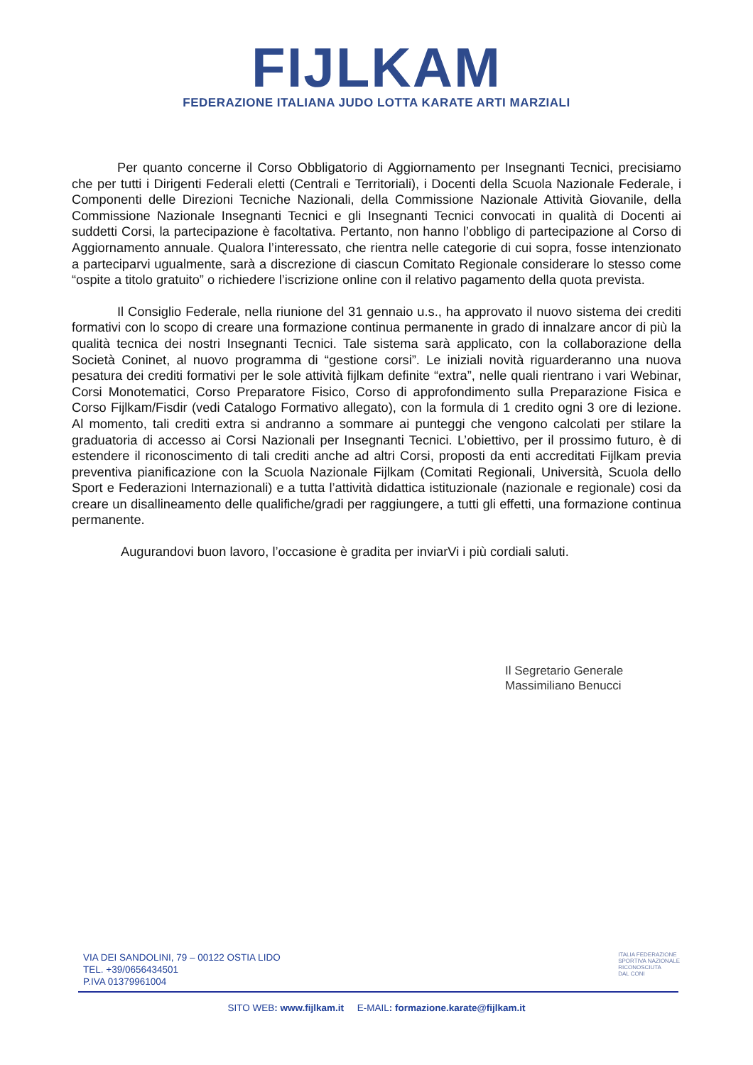FIJLKAM
FEDERAZIONE ITALIANA JUDO LOTTA KARATE ARTI MARZIALI
Per quanto concerne il Corso Obbligatorio di Aggiornamento per Insegnanti Tecnici, precisiamo che per tutti i Dirigenti Federali eletti (Centrali e Territoriali), i Docenti della Scuola Nazionale Federale, i Componenti delle Direzioni Tecniche Nazionali, della Commissione Nazionale Attività Giovanile, della Commissione Nazionale Insegnanti Tecnici e gli Insegnanti Tecnici convocati in qualità di Docenti ai suddetti Corsi, la partecipazione è facoltativa. Pertanto, non hanno l’obbligo di partecipazione al Corso di Aggiornamento annuale. Qualora l’interessato, che rientra nelle categorie di cui sopra, fosse intenzionato a parteciparvi ugualmente, sarà a discrezione di ciascun Comitato Regionale considerare lo stesso come “ospite a titolo gratuito” o richiedere l’iscrizione online con il relativo pagamento della quota prevista.
Il Consiglio Federale, nella riunione del 31 gennaio u.s., ha approvato il nuovo sistema dei crediti formativi con lo scopo di creare una formazione continua permanente in grado di innalzare ancor di più la qualità tecnica dei nostri Insegnanti Tecnici. Tale sistema sarà applicato, con la collaborazione della Società Coninet, al nuovo programma di “gestione corsi”. Le iniziali novità riguarderanno una nuova pesatura dei crediti formativi per le sole attività fijlkam definite “extra”, nelle quali rientrano i vari Webinar, Corsi Monotematici, Corso Preparatore Fisico, Corso di approfondimento sulla Preparazione Fisica e Corso Fijlkam/Fisdir (vedi Catalogo Formativo allegato), con la formula di 1 credito ogni 3 ore di lezione. Al momento, tali crediti extra si andranno a sommare ai punteggi che vengono calcolati per stilare la graduatoria di accesso ai Corsi Nazionali per Insegnanti Tecnici. L’obiettivo, per il prossimo futuro, è di estendere il riconoscimento di tali crediti anche ad altri Corsi, proposti da enti accreditati Fijlkam previa preventiva pianificazione con la Scuola Nazionale Fijlkam (Comitati Regionali, Università, Scuola dello Sport e Federazioni Internazionali) e a tutta l’attività didattica istituzionale (nazionale e regionale) cosi da creare un disallineamento delle qualifiche/gradi per raggiungere, a tutti gli effetti, una formazione continua permanente.
Augurandovi buon lavoro, l’occasione è gradita per inviarVi i più cordiali saluti.
Il Segretario Generale
Massimiliano Benucci
VIA DEI SANDOLINI, 79 – 00122 OSTIA LIDO
TEL. +39/0656434501
P.IVA 01379961004
ITALIA FEDERAZIONE
SPORTIVA NAZIONALE
RICONOSCIUTA
DAL CONI
SITO WEB: www.fijlkam.it E-MAIL: formazione.karate@fijlkam.it